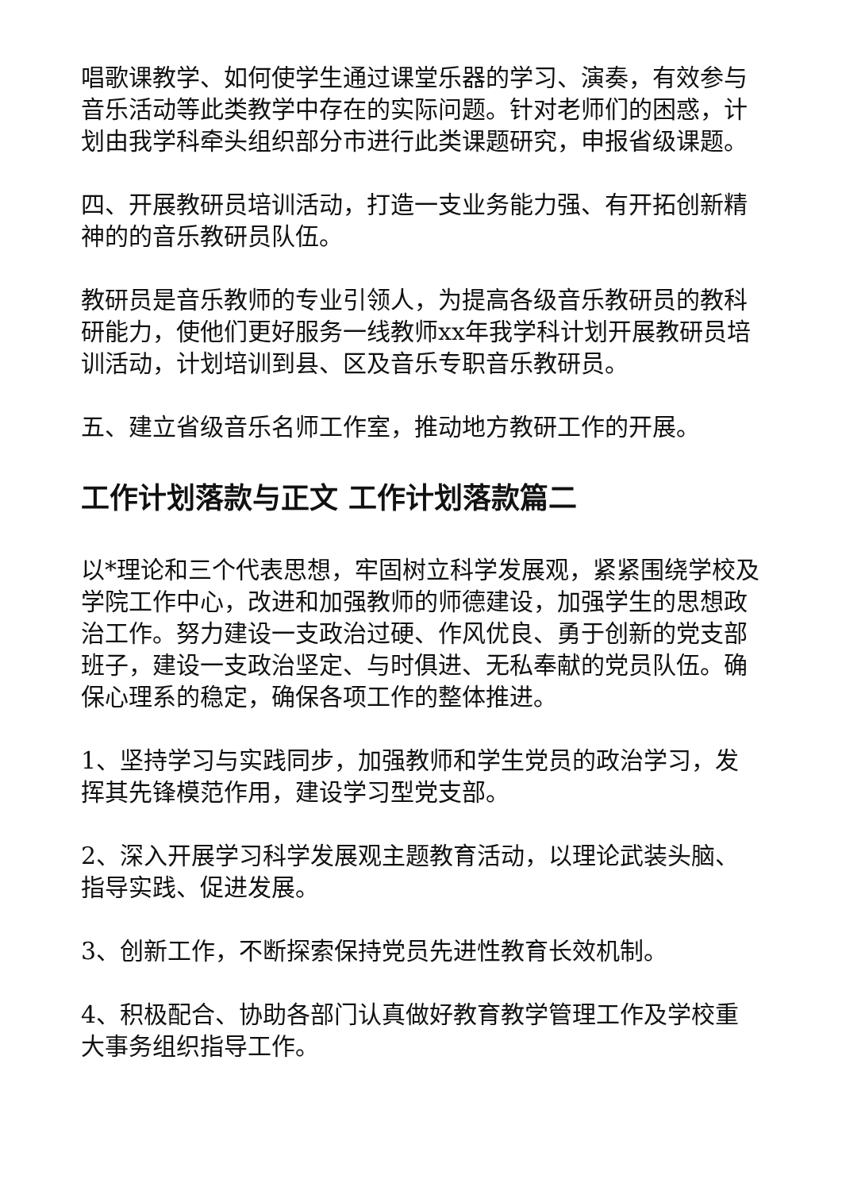唱歌课教学、如何使学生通过课堂乐器的学习、演奏，有效参与音乐活动等此类教学中存在的实际问题。针对老师们的困惑，计划由我学科牵头组织部分市进行此类课题研究，申报省级课题。
四、开展教研员培训活动，打造一支业务能力强、有开拓创新精神的的音乐教研员队伍。
教研员是音乐教师的专业引领人，为提高各级音乐教研员的教科研能力，使他们更好服务一线教师xx年我学科计划开展教研员培训活动，计划培训到县、区及音乐专职音乐教研员。
五、建立省级音乐名师工作室，推动地方教研工作的开展。
工作计划落款与正文 工作计划落款篇二
以*理论和三个代表思想，牢固树立科学发展观，紧紧围绕学校及学院工作中心，改进和加强教师的师德建设，加强学生的思想政治工作。努力建设一支政治过硬、作风优良、勇于创新的党支部班子，建设一支政治坚定、与时俱进、无私奉献的党员队伍。确保心理系的稳定，确保各项工作的整体推进。
1、坚持学习与实践同步，加强教师和学生党员的政治学习，发挥其先锋模范作用，建设学习型党支部。
2、深入开展学习科学发展观主题教育活动，以理论武装头脑、指导实践、促进发展。
3、创新工作，不断探索保持党员先进性教育长效机制。
4、积极配合、协助各部门认真做好教育教学管理工作及学校重大事务组织指导工作。